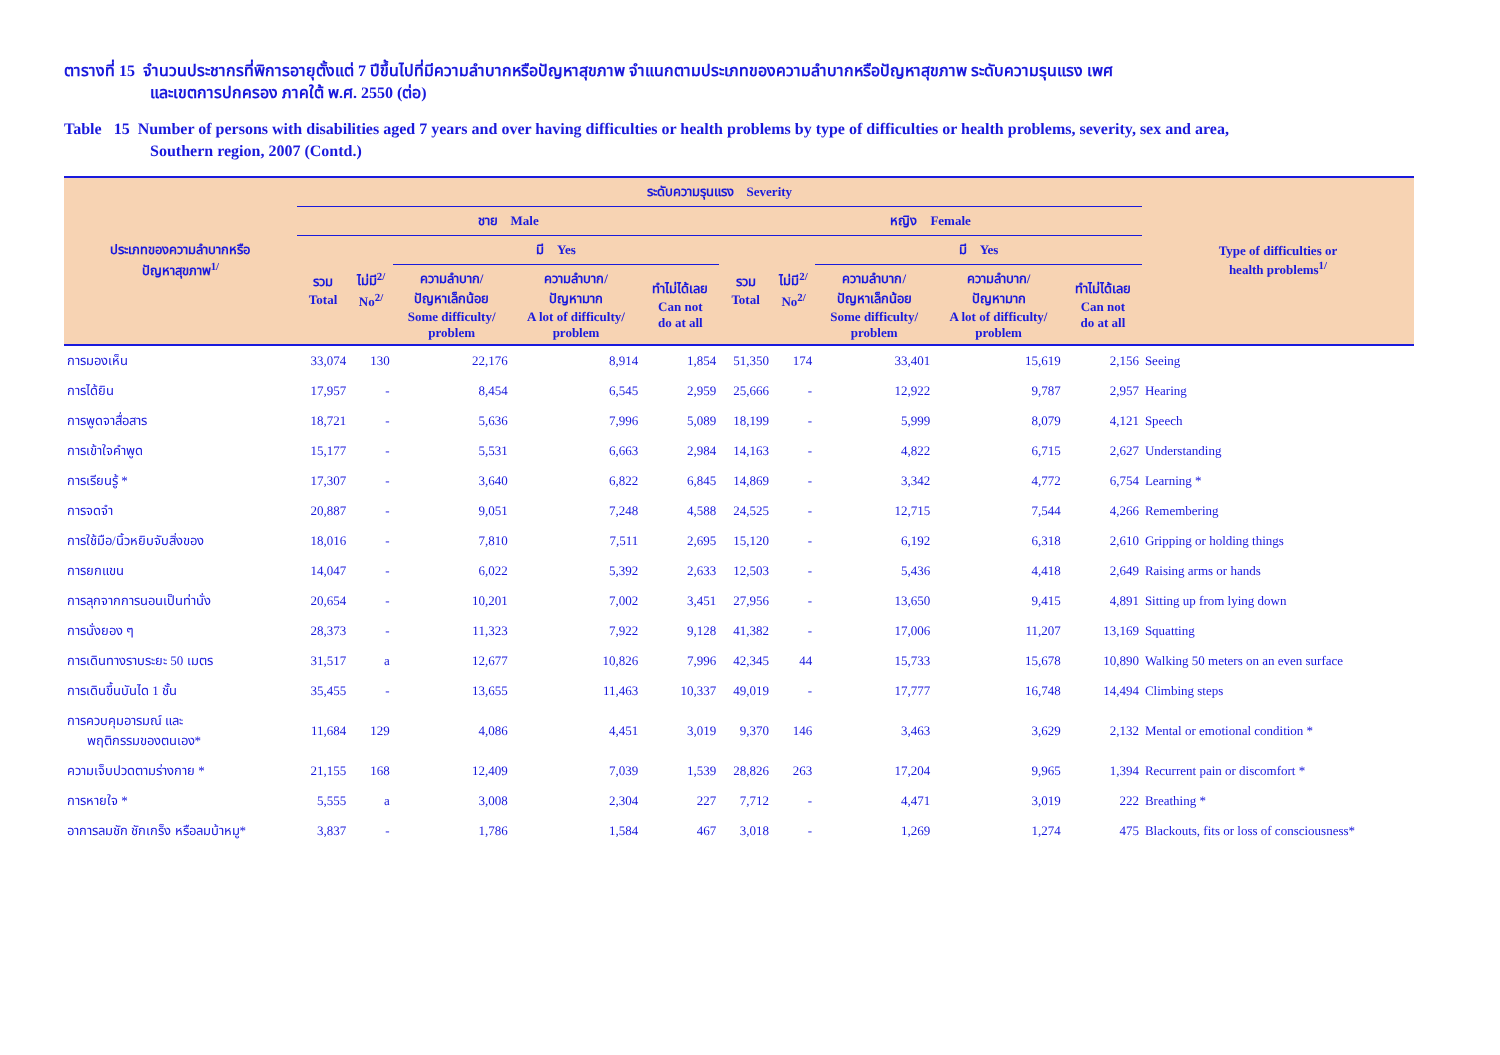ตารางที่ 15 จำนวนประชากรที่พิการอายุตั้งแต่ 7 ปีขึ้นไปที่มีความลำบากหรือปัญหาสุขภาพ จำแนกตามประเภทของความลำบากหรือปัญหาสุขภาพ ระดับความรุนแรง เพศ
และเขตการปกครอง ภาคใต้ พ.ศ. 2550 (ต่อ)
Table 15 Number of persons with disabilities aged 7 years and over having difficulties or health problems by type of difficulties or health problems, severity, sex and area,
Southern region, 2007 (Contd.)
| ประเภทของความลำบากหรือ ปัญหาสุขภาพ<sup>1/</sup> | ระดับความรุนแรง Severity | | | | | | | | | | Type of difficulties or health problems<sup>1/</sup> |
| --- | --- | --- | --- | --- | --- | --- | --- | --- | --- | --- | --- |
| | ชาย Male | | | | | หญิง Female | | | | | |
| | รวม Total | ไม่มี<sup>2/</sup> No<sup>2/</sup> | มี Yes | | | รวม Total | ไม่มี<sup>2/</sup> No<sup>2/</sup> | มี Yes | | | |
| | | | ความลำบาก/ ปัญหาเล็กน้อย Some difficulty/ problem | ความลำบาก/ ปัญหามาก A lot of difficulty/ problem | ทำไม่ได้เลย Can not do at all | | | ความลำบาก/ ปัญหาเล็กน้อย Some difficulty/ problem | ความลำบาก/ ปัญหามาก A lot of difficulty/ problem | ทำไม่ได้เลย Can not do at all | |
| การมองเห็น | 33,074 | 130 | 22,176 | 8,914 | 1,854 | 51,350 | 174 | 33,401 | 15,619 | 2,156 | Seeing |
| การได้ยิน | 17,957 | - | 8,454 | 6,545 | 2,959 | 25,666 | - | 12,922 | 9,787 | 2,957 | Hearing |
| การพูดจาสื่อสาร | 18,721 | - | 5,636 | 7,996 | 5,089 | 18,199 | - | 5,999 | 8,079 | 4,121 | Speech |
| การเข้าใจคำพูด | 15,177 | - | 5,531 | 6,663 | 2,984 | 14,163 | - | 4,822 | 6,715 | 2,627 | Understanding |
| การเรียนรู้ * | 17,307 | - | 3,640 | 6,822 | 6,845 | 14,869 | - | 3,342 | 4,772 | 6,754 | Learning * |
| การจดจำ | 20,887 | - | 9,051 | 7,248 | 4,588 | 24,525 | - | 12,715 | 7,544 | 4,266 | Remembering |
| การใช้มือ/นิ้วหยิบจับสิ่งของ | 18,016 | - | 7,810 | 7,511 | 2,695 | 15,120 | - | 6,192 | 6,318 | 2,610 | Gripping or holding things |
| การยกแขน | 14,047 | - | 6,022 | 5,392 | 2,633 | 12,503 | - | 5,436 | 4,418 | 2,649 | Raising arms or hands |
| การลุกจากการนอนเป็นท่านั่ง | 20,654 | - | 10,201 | 7,002 | 3,451 | 27,956 | - | 13,650 | 9,415 | 4,891 | Sitting up from lying down |
| การนั่งยอง ๆ | 28,373 | - | 11,323 | 7,922 | 9,128 | 41,382 | - | 17,006 | 11,207 | 13,169 | Squatting |
| การเดินทางราบระยะ 50 เมตร | 31,517 | a | 12,677 | 10,826 | 7,996 | 42,345 | 44 | 15,733 | 15,678 | 10,890 | Walking 50 meters on an even surface |
| การเดินขึ้นบันได 1 ชั้น | 35,455 | - | 13,655 | 11,463 | 10,337 | 49,019 | - | 17,777 | 16,748 | 14,494 | Climbing steps |
| การควบคุมอารมณ์ และ พฤติกรรมของตนเอง* | 11,684 | 129 | 4,086 | 4,451 | 3,019 | 9,370 | 146 | 3,463 | 3,629 | 2,132 | Mental or emotional condition * |
| ความเจ็บปวดตามร่างกาย * | 21,155 | 168 | 12,409 | 7,039 | 1,539 | 28,826 | 263 | 17,204 | 9,965 | 1,394 | Recurrent pain or discomfort * |
| การหายใจ * | 5,555 | a | 3,008 | 2,304 | 227 | 7,712 | - | 4,471 | 3,019 | 222 | Breathing * |
| อาการลมชัก ชักเกร็ง หรือลมบ้าหมู* | 3,837 | - | 1,786 | 1,584 | 467 | 3,018 | - | 1,269 | 1,274 | 475 | Blackouts, fits or loss of consciousness* |